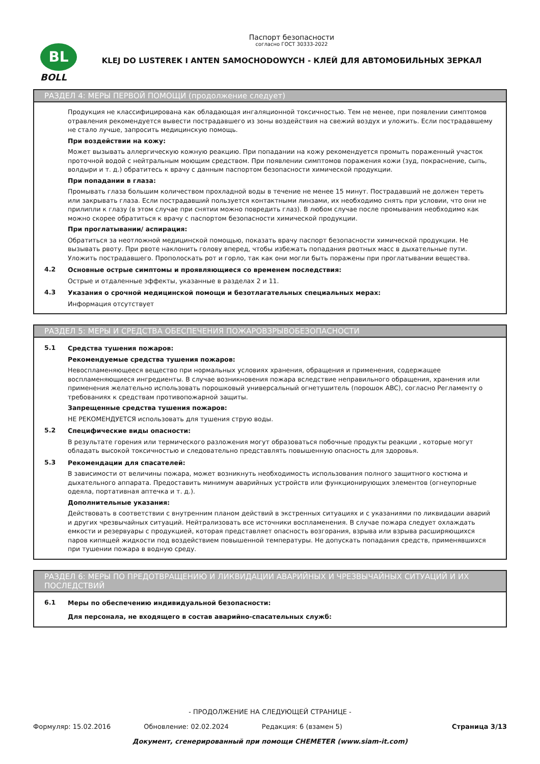BL
BOLL
Паспорт безопасности
согласно ГОСТ 30333-2022
KLEJ DO LUSTEREK I ANTEN SAMOCHODOWYCH - КЛЕЙ ДЛЯ АВТОМОБИЛЬНЫХ ЗЕРКАЛ
РАЗДЕЛ 4: МЕРЫ ПЕРВОЙ ПОМОЩИ (продолжение следует)
Продукция не классифицирована как обладающая ингаляционной токсичностью. Тем не менее, при появлении симптомов отравления рекомендуется вывести пострадавшего из зоны воздействия на свежий воздух и уложить. Если пострадавшему не стало лучше, запросить медицинскую помощь.
При воздействии на кожу:
Может вызывать аллергическую кожную реакцию. При попадании на кожу рекомендуется промыть пораженный участок проточной водой с нейтральным моющим средством. При появлении симптомов поражения кожи (зуд, покраснение, сыпь, волдыри и т. д.) обратитесь к врачу с данным паспортом безопасности химической продукции.
При попадании в глаза:
Промывать глаза большим количеством прохладной воды в течение не менее 15 минут. Пострадавший не должен тереть или закрывать глаза. Если пострадавший пользуется контактными линзами, их необходимо снять при условии, что они не прилипли к глазу (в этом случае при снятии можно повредить глаз). В любом случае после промывания необходимо как можно скорее обратиться к врачу с паспортом безопасности химической продукции.
При проглатывании/ аспирация:
Обратиться за неотложной медицинской помощью, показать врачу паспорт безопасности химической продукции. Не вызывать рвоту. При рвоте наклонить голову вперед, чтобы избежать попадания рвотных масс в дыхательные пути. Уложить пострадавшего. Прополоскать рот и горло, так как они могли быть поражены при проглатывании вещества.
4.2
Основные острые симптомы и проявляющиеся со временем последствия:
Острые и отдаленные эффекты, указанные в разделах 2 и 11.
4.3
Указания о срочной медицинской помощи и безотлагательных специальных мерах:
Информация отсутствует
РАЗДЕЛ 5: МЕРЫ И СРЕДСТВА ОБЕСПЕЧЕНИЯ ПОЖАРОВЗРЫВОБЕЗОПАСНОСТИ
5.1
Средства тушения пожаров:
Рекомендуемые средства тушения пожаров:
Невоспламеняющееся вещество при нормальных условиях хранения, обращения и применения, содержащее воспламеняющиеся ингредиенты. В случае возникновения пожара вследствие неправильного обращения, хранения или применения желательно использовать порошковый универсальный огнетушитель (порошок ABC), согласно Регламенту о требованиях к средствам противопожарной защиты.
Запрещенные средства тушения пожаров:
НЕ РЕКОМЕНДУЕТСЯ использовать для тушения струю воды.
5.2
Специфические виды опасности:
В результате горения или термического разложения могут образоваться побочные продукты реакции , которые могут обладать высокой токсичностью и следовательно представлять повышенную опасность для здоровья.
5.3
Рекомендации для спасателей:
В зависимости от величины пожара, может возникнуть необходимость использования полного защитного костюма и дыхательного аппарата. Предоставить минимум аварийных устройств или функционирующих элементов (огнеупорные одеяла, портативная аптечка и т. д.).
Дополнительные указания:
Действовать в соответствии с внутренним планом действий в экстренных ситуациях и с указаниями по ликвидации аварий и других чрезвычайных ситуаций. Нейтрализовать все источники воспламенения. В случае пожара следует охлаждать емкости и резервуары с продукцией, которая представляет опасность возгорания, взрыва или взрыва расширяющихся паров кипящей жидкости под воздействием повышенной температуры. Не допускать попадания средств, применявшихся при тушении пожара в водную среду.
РАЗДЕЛ 6: МЕРЫ ПО ПРЕДОТВРАЩЕНИЮ И ЛИКВИДАЦИИ АВАРИЙНЫХ И ЧРЕЗВЫЧАЙНЫХ СИТУАЦИЙ И ИХ ПОСЛЕДСТВИЙ
6.1
Меры по обеспечению индивидуальной безопасности:
Для персонала, не входящего в состав аварийно-спасательных служб:
- ПРОДОЛЖЕНИЕ НА СЛЕДУЮЩЕЙ СТРАНИЦЕ -
Формуляр: 15.02.2016 Обновление: 02.02.2024 Редакция: 6 (взамен 5) Страница 3/13
Документ, сгенерированный при помощи CHEMETER (www.siam-it.com)